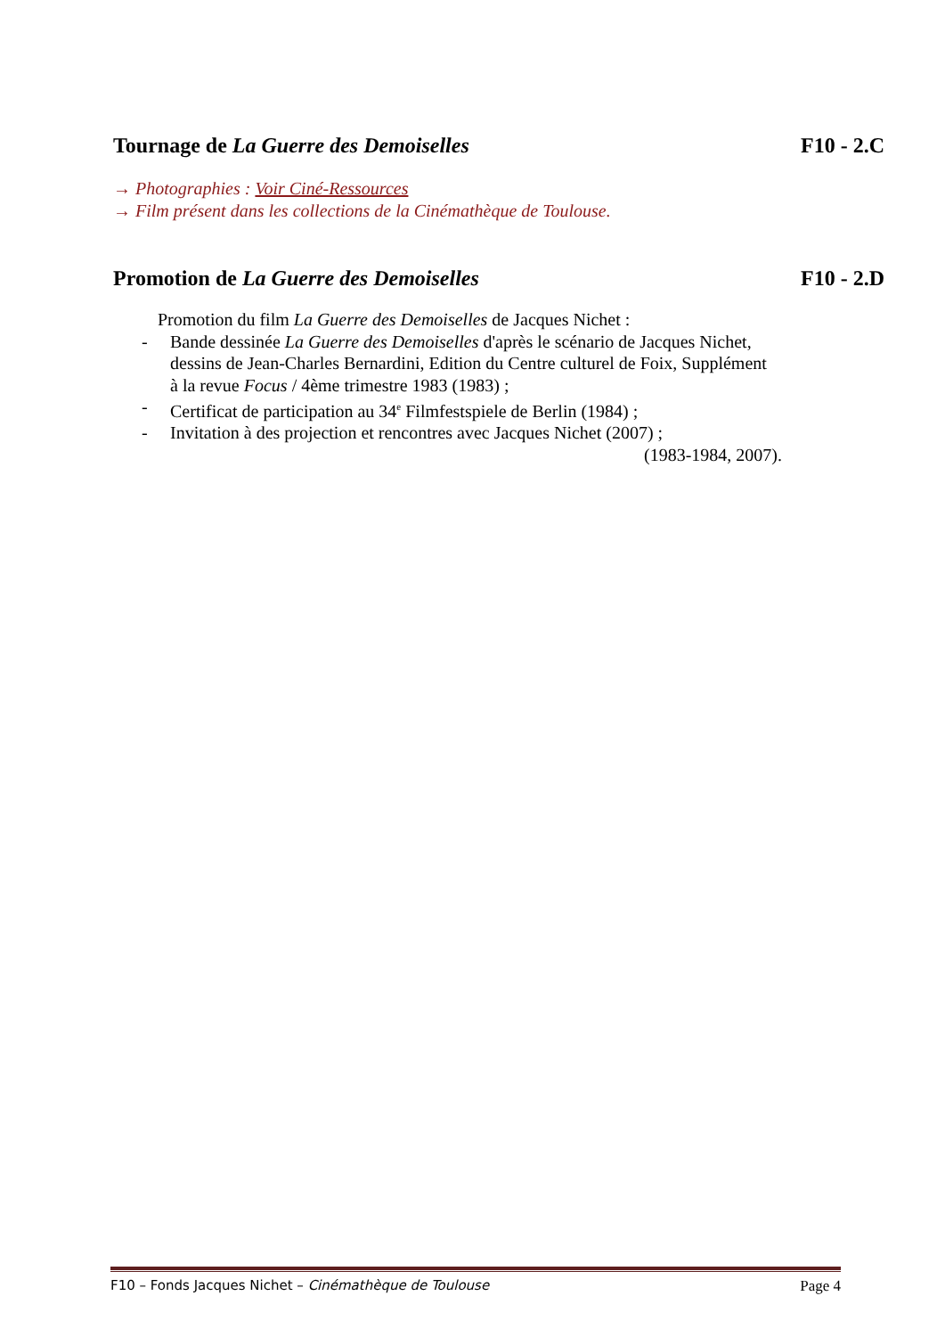Tournage de La Guerre des Demoiselles F10 - 2.C
→ Photographies : Voir Ciné-Ressources
→ Film présent dans les collections de la Cinémathèque de Toulouse.
Promotion de La Guerre des Demoiselles F10 - 2.D
Promotion du film La Guerre des Demoiselles de Jacques Nichet :
- Bande dessinée La Guerre des Demoiselles d'après le scénario de Jacques Nichet, dessins de Jean-Charles Bernardini, Edition du Centre culturel de Foix, Supplément à la revue Focus / 4ème trimestre 1983 (1983) ;
- Certificat de participation au 34<sup>e</sup> Filmfestspiele de Berlin (1984) ;
- Invitation à des projection et rencontres avec Jacques Nichet (2007) ;
(1983-1984, 2007).
F10 – Fonds Jacques Nichet – Cinémathèque de Toulouse Page 4